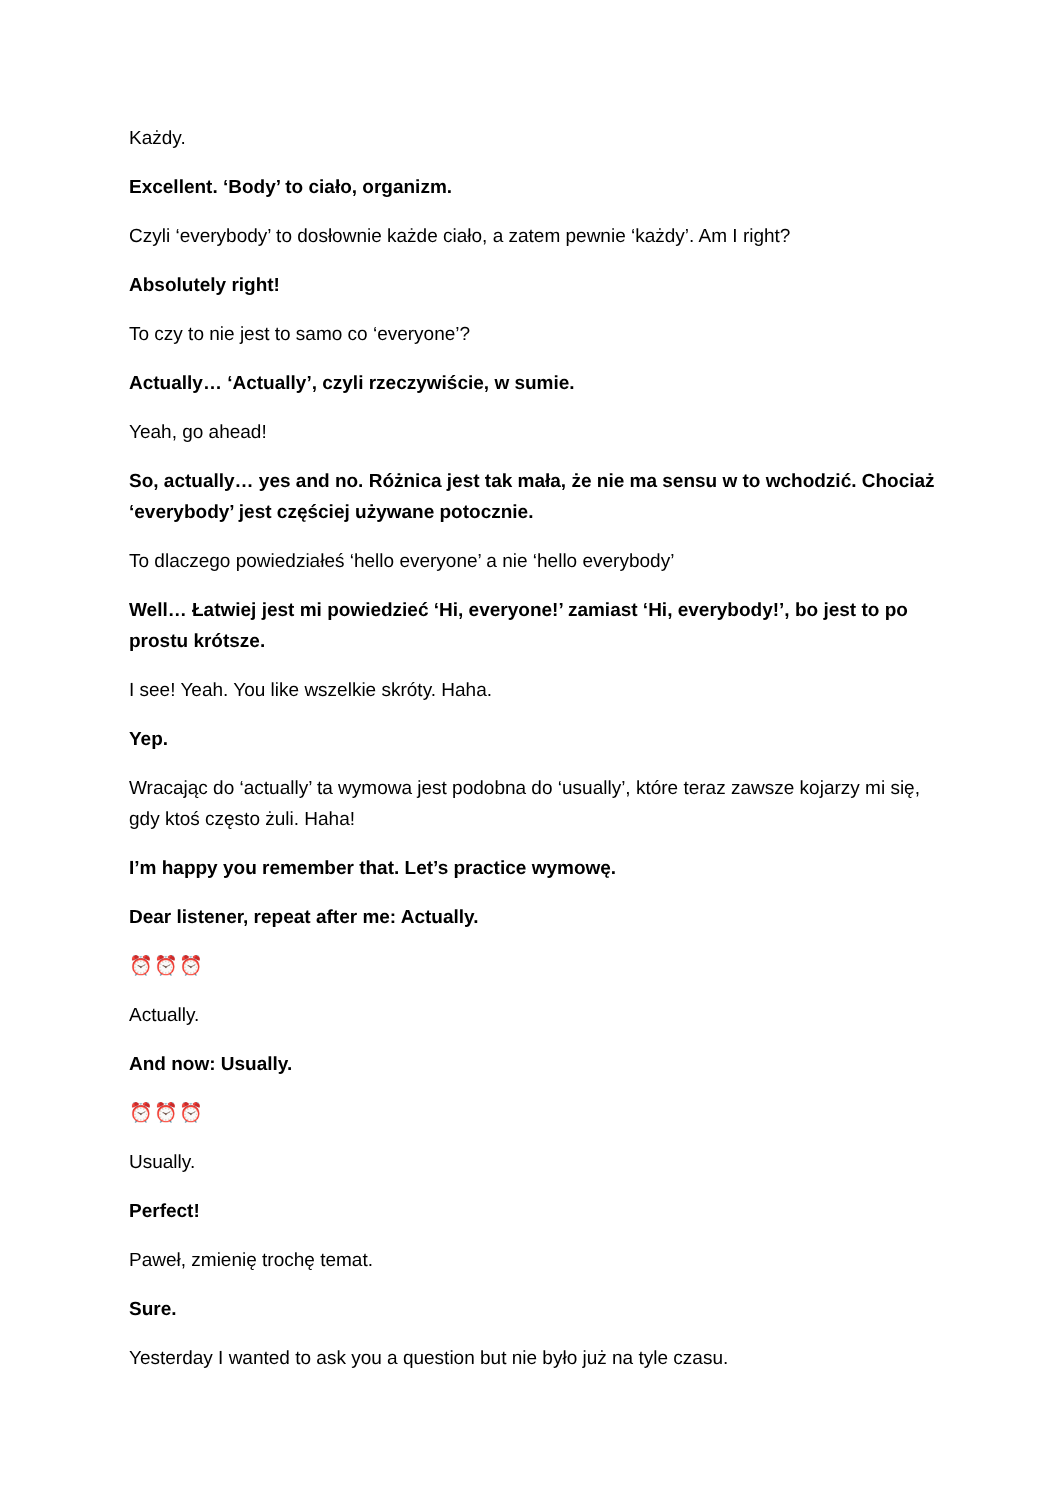Każdy.
Excellent. ‘Body’ to ciało, organizm.
Czyli ‘everybody’ to dosłownie każde ciało, a zatem pewnie ‘każdy’. Am I right?
Absolutely right!
To czy to nie jest to samo co ‘everyone’?
Actually… ‘Actually’, czyli rzeczywiście, w sumie.
Yeah, go ahead!
So, actually… yes and no. Różnica jest tak mała, że nie ma sensu w to wchodzić. Chociaż ‘everybody’ jest częściej używane potocznie.
To dlaczego powiedziałeś ‘hello everyone’ a nie ‘hello everybody’
Well… Łatwiej jest mi powiedzieć ‘Hi, everyone!’ zamiast ‘Hi, everybody!’, bo jest to po prostu krótsze.
I see! Yeah. You like wszelkie skróty. Haha.
Yep.
Wracając do ‘actually’ ta wymowa jest podobna do ‘usually’, które teraz zawsze kojarzy mi się, gdy ktoś często żuli. Haha!
I’m happy you remember that. Let’s practice wymowę.
Dear listener, repeat after me: Actually.
⏰⏰⏰
Actually.
And now: Usually.
⏰⏰⏰
Usually.
Perfect!
Paweł, zmienię trochę temat.
Sure.
Yesterday I wanted to ask you a question but nie było już na tyle czasu.